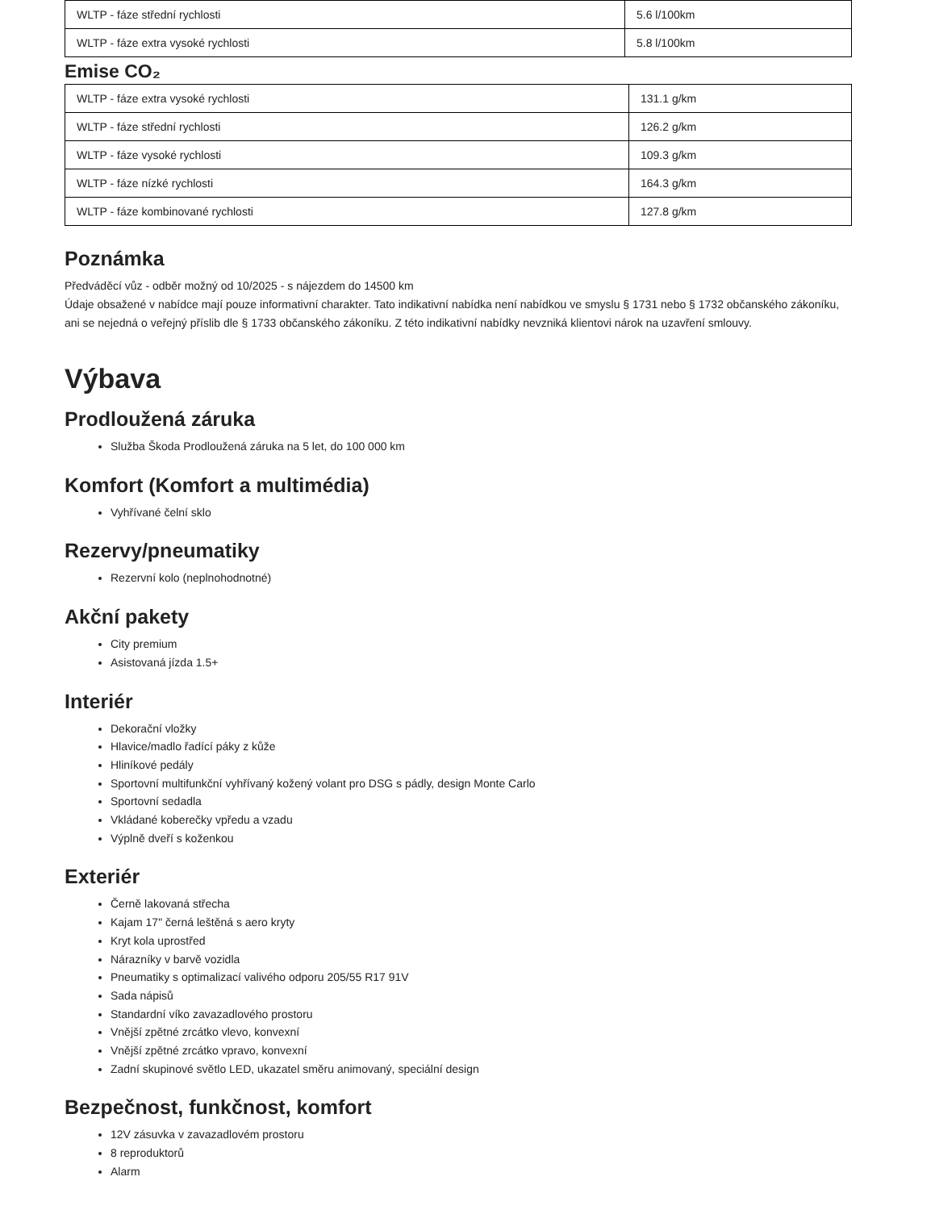| WLTP - fáze střední rychlosti | 5.6 l/100km |
| WLTP - fáze extra vysoké rychlosti | 5.8 l/100km |
Emise CO₂
| WLTP - fáze extra vysoké rychlosti | 131.1 g/km |
| WLTP - fáze střední rychlosti | 126.2 g/km |
| WLTP - fáze vysoké rychlosti | 109.3 g/km |
| WLTP - fáze nízké rychlosti | 164.3 g/km |
| WLTP - fáze kombinované rychlosti | 127.8 g/km |
Poznámka
Předváděcí vůz - odběr možný od 10/2025 - s nájezdem do 14500 km
Údaje obsažené v nabídce mají pouze informativní charakter. Tato indikativní nabídka není nabídkou ve smyslu § 1731 nebo § 1732 občanského zákoníku, ani se nejedná o veřejný příslib dle § 1733 občanského zákoníku. Z této indikativní nabídky nevzniká klientovi nárok na uzavření smlouvy.
Výbava
Prodloužená záruka
Služba Škoda Prodloužená záruka na 5 let, do 100 000 km
Komfort (Komfort a multimédia)
Vyhřívané čelní sklo
Rezervy/pneumatiky
Rezervní kolo (neplnohodnotné)
Akční pakety
City premium
Asistovaná jízda 1.5+
Interiér
Dekorační vložky
Hlavice/madlo řadící páky z kůže
Hliníkové pedály
Sportovní multifunkční vyhřívaný kožený volant pro DSG s pádly, design Monte Carlo
Sportovní sedadla
Vkládané koberečky vpředu a vzadu
Výplně dveří s koženkou
Exteriér
Černě lakovaná střecha
Kajam 17" černá leštěná s aero kryty
Kryt kola uprostřed
Nárazníky v barvě vozidla
Pneumatiky s optimalizací valivého odporu 205/55 R17 91V
Sada nápisů
Standardní víko zavazadlového prostoru
Vnější zpětné zrcátko vlevo, konvexní
Vnější zpětné zrcátko vpravo, konvexní
Zadní skupinové světlo LED, ukazatel směru animovaný, speciální design
Bezpečnost, funkčnost, komfort
12V zásuvka v zavazadlovém prostoru
8 reproduktorů
Alarm